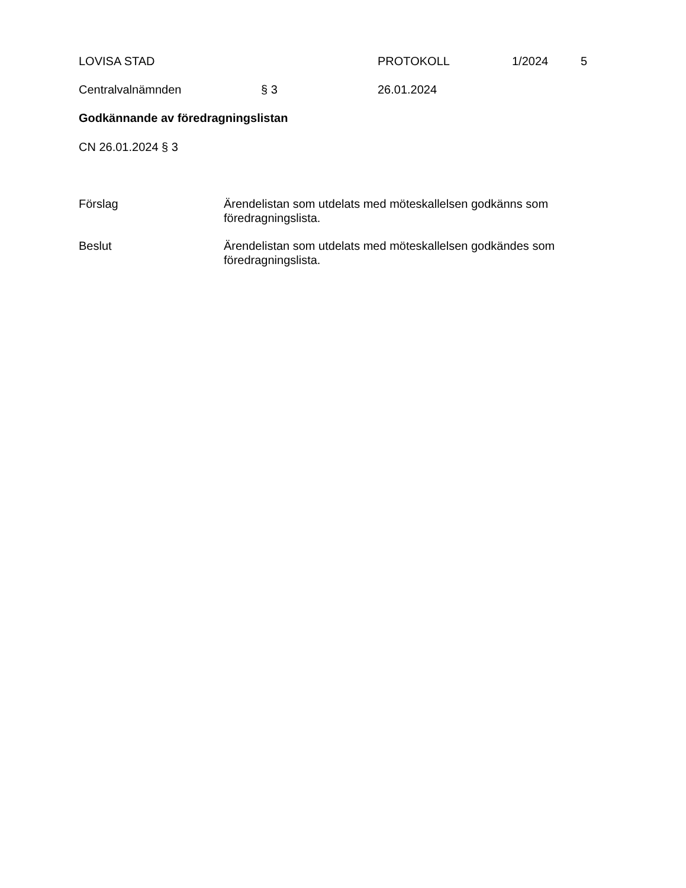LOVISA STAD PROTOKOLL 1/2024 5
Centralvalnämnden § 3 26.01.2024
Godkännande av föredragningslistan
CN 26.01.2024 § 3
Förslag Ärendelistan som utdelats med möteskallelsen godkänns som föredragningslista.
Beslut Ärendelistan som utdelats med möteskallelsen godkändes som föredragningslista.